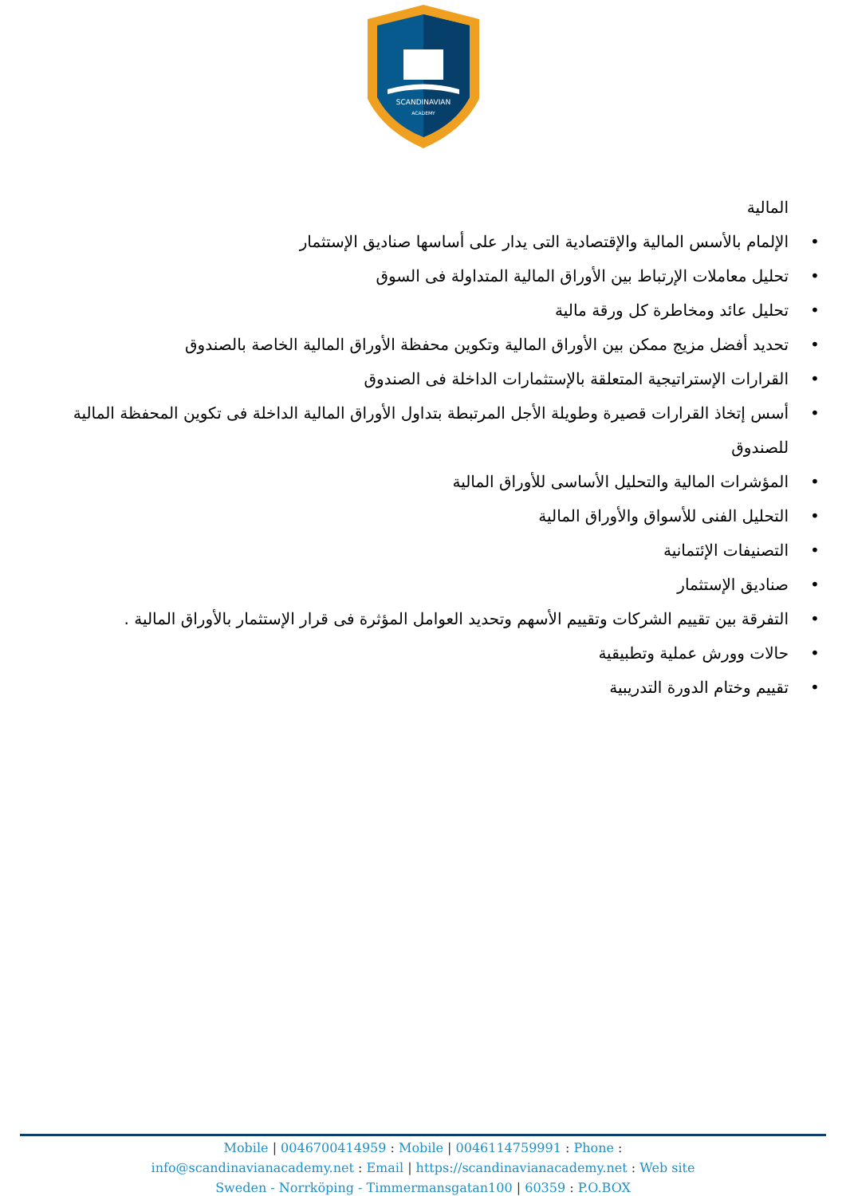SCANDINAVIAN
ACADEMY
المالية
• الإلمام بالأسس المالية والإقتصادية التى يدار على أساسها صناديق الإستثمار
• تحليل معاملات الإرتباط بين الأوراق المالية المتداولة فى السوق
• تحليل عائد ومخاطرة كل ورقة مالية
• تحديد أفضل مزيج ممكن بين الأوراق المالية وتكوين محفظة الأوراق المالية الخاصة بالصندوق
• القرارات الإستراتيجية المتعلقة بالإستثمارات الداخلة فى الصندوق
• أسس إتخاذ القرارات قصيرة وطويلة الأجل المرتبطة بتداول الأوراق المالية الداخلة فى تكوين المحفظة المالية للصندوق
• المؤشرات المالية والتحليل الأساسى للأوراق المالية
• التحليل الفنى للأسواق والأوراق المالية
• التصنيفات الإئتمانية
• صناديق الإستثمار
• التفرقة بين تقييم الشركات وتقييم الأسهم وتحديد العوامل المؤثرة فى قرار الإستثمار بالأوراق المالية .
• حالات وورش عملية وتطبيقية
• تقييم وختام الدورة التدريبية
Mobile | 0046700414959 : Mobile | 0046114759991 : Phone :
info@scandinavianacademy.net : Email | https://scandinavianacademy.net : Web site
Sweden - Norrköping - Timmermansgatan100 | 60359 : P.O.BOX